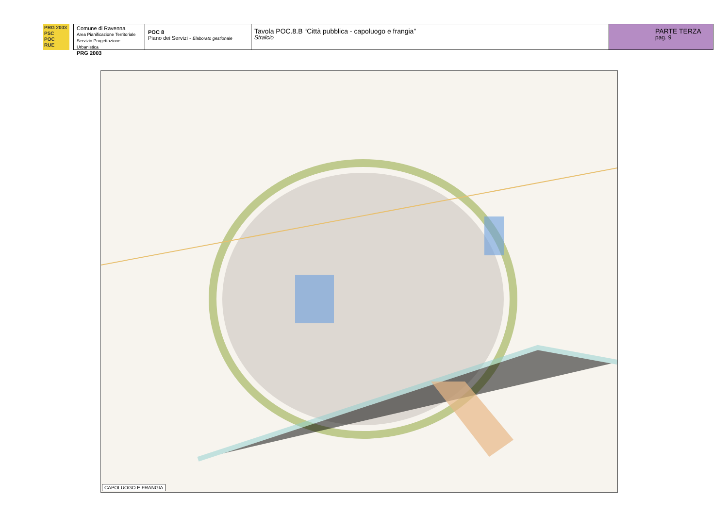PRG 2003
PSC
POC
RUE
Comune di Ravenna
Area Pianificazione Territoriale
Servizio Progettazione Urbanistica
PRG 2003
POC 8
Piano dei Servizi - Elaborato gestionale
Tavola POC.8.B “Città pubblica - capoluogo e frangia”
Stralcio
PARTE TERZA
pag. 9
CAPOLUOGO E FRANGIA